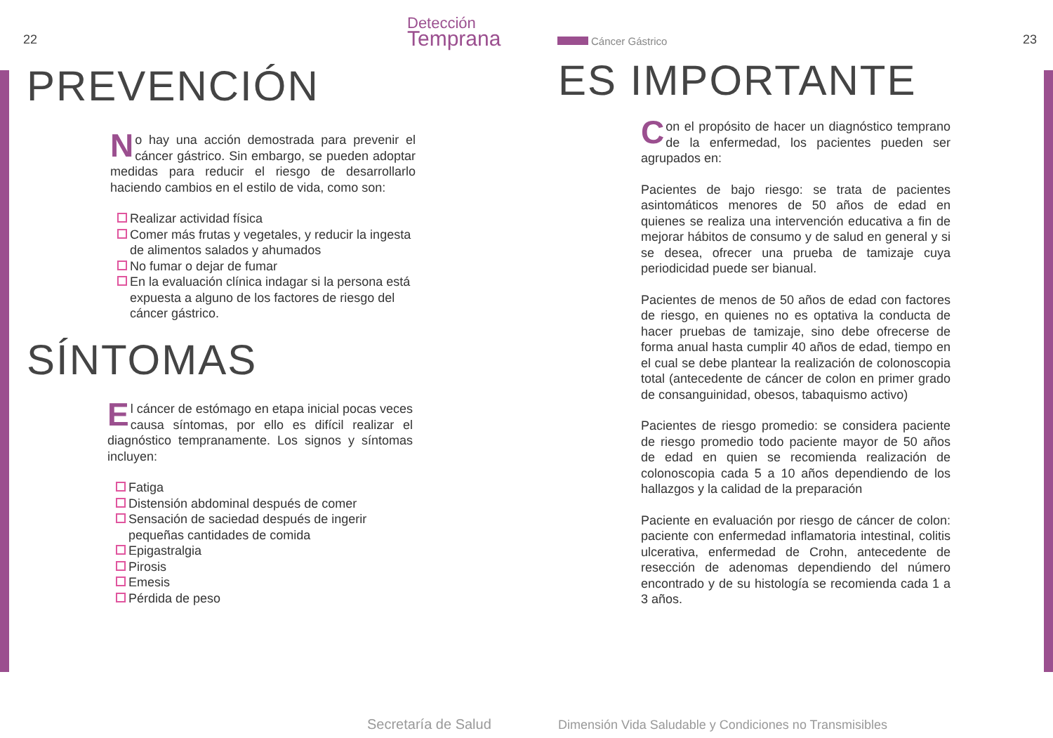22
Detección
Temprana
PREVENCIÓN
No hay una acción demostrada para prevenir el cáncer gástrico. Sin embargo, se pueden adoptar medidas para reducir el riesgo de desarrollarlo haciendo cambios en el estilo de vida, como son:
Realizar actividad física
Comer más frutas y vegetales, y reducir la ingesta de alimentos salados y ahumados
No fumar o dejar de fumar
En la evaluación clínica indagar si la persona está expuesta a alguno de los factores de riesgo del cáncer gástrico.
SÍNTOMAS
El cáncer de estómago en etapa inicial pocas veces causa síntomas, por ello es difícil realizar el diagnóstico tempranamente. Los signos y síntomas incluyen:
Fatiga
Distensión abdominal después de comer
Sensación de saciedad después de ingerir pequeñas cantidades de comida
Epigastralgia
Pirosis
Emesis
Pérdida de peso
Secretaría de Salud
Cáncer Gástrico 23
ES IMPORTANTE
Con el propósito de hacer un diagnóstico temprano de la enfermedad, los pacientes pueden ser agrupados en:
Pacientes de bajo riesgo: se trata de pacientes asintomáticos menores de 50 años de edad en quienes se realiza una intervención educativa a fin de mejorar hábitos de consumo y de salud en general y si se desea, ofrecer una prueba de tamizaje cuya periodicidad puede ser bianual.
Pacientes de menos de 50 años de edad con factores de riesgo, en quienes no es optativa la conducta de hacer pruebas de tamizaje, sino debe ofrecerse de forma anual hasta cumplir 40 años de edad, tiempo en el cual se debe plantear la realización de colonoscopia total (antecedente de cáncer de colon en primer grado de consanguinidad, obesos, tabaquismo activo)
Pacientes de riesgo promedio: se considera paciente de riesgo promedio todo paciente mayor de 50 años de edad en quien se recomienda realización de colonoscopia cada 5 a 10 años dependiendo de los hallazgos y la calidad de la preparación
Paciente en evaluación por riesgo de cáncer de colon: paciente con enfermedad inflamatoria intestinal, colitis ulcerativa, enfermedad de Crohn, antecedente de resección de adenomas dependiendo del número encontrado y de su histología se recomienda cada 1 a 3 años.
Dimensión Vida Saludable y Condiciones no Transmisibles